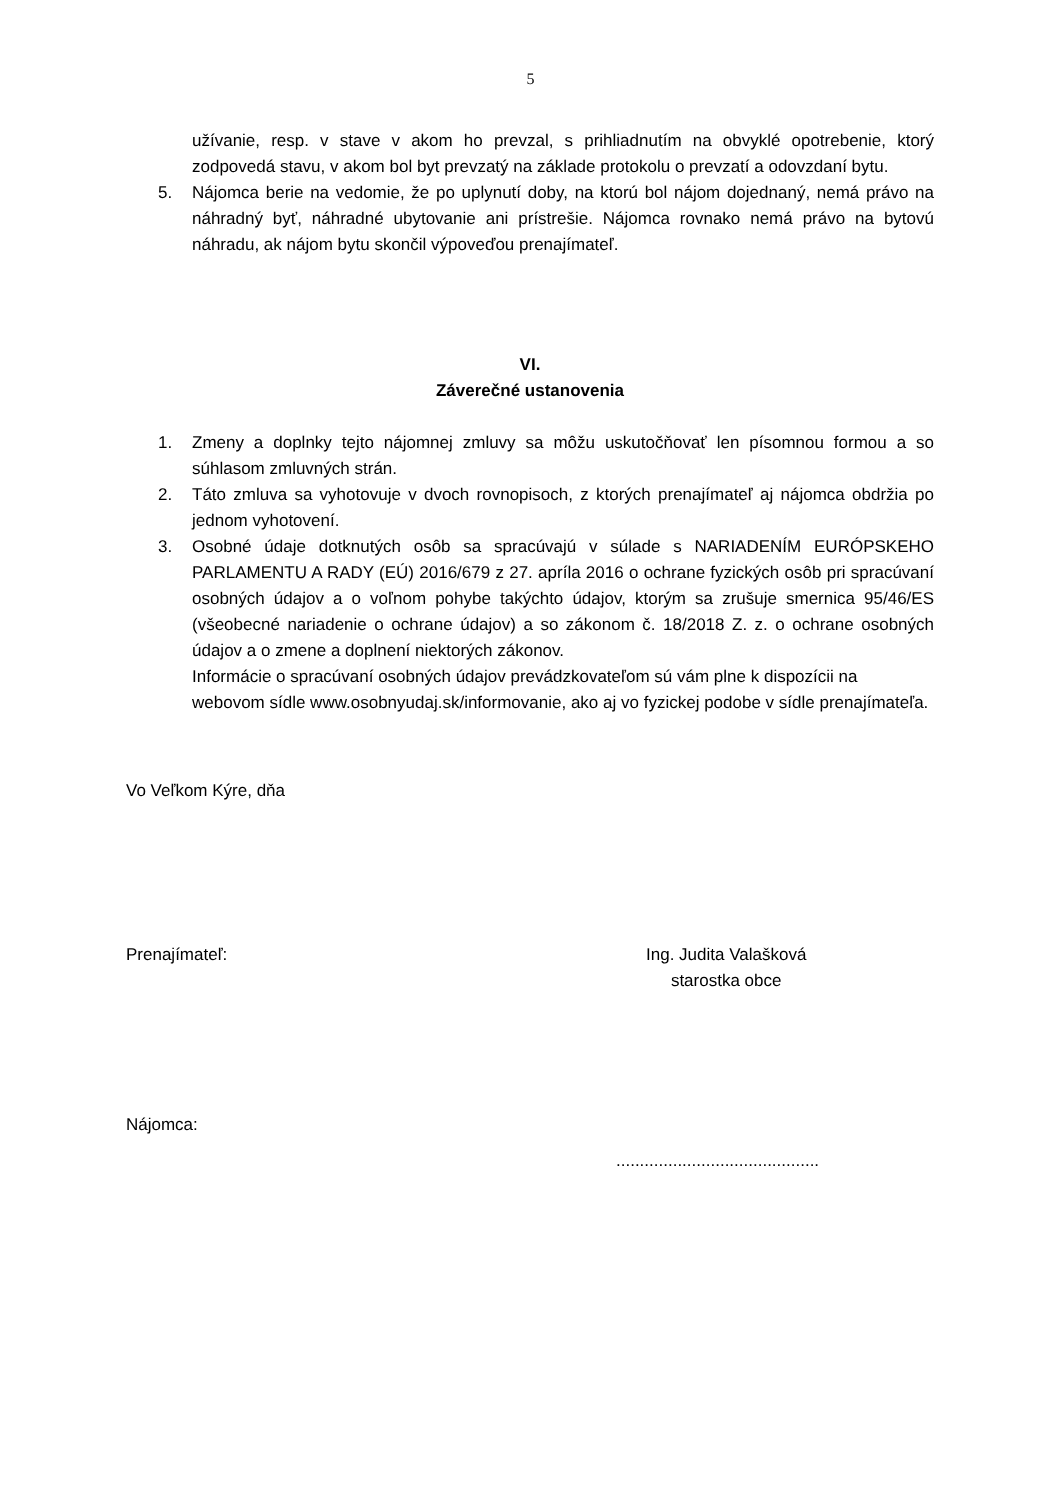5
užívanie, resp. v stave v akom ho prevzal, s prihliadnutím na obvyklé opotrebenie, ktorý zodpovedá stavu, v akom bol byt prevzatý na základe protokolu o prevzatí a odovzdaní bytu.
5. Nájomca berie na vedomie, že po uplynutí doby, na ktorú bol nájom dojednaný, nemá právo na náhradný byť, náhradné ubytovanie ani prístrešie. Nájomca rovnako nemá právo na bytovú náhradu, ak nájom bytu skončil výpoveďou prenajímateľ.
VI.
Záverečné ustanovenia
1. Zmeny a doplnky tejto nájomnej zmluvy sa môžu uskutočňovať len písomnou formou a so súhlasom zmluvných strán.
2. Táto zmluva sa vyhotovuje v dvoch rovnopisoch, z ktorých prenajímateľ aj nájomca obdržia po jednom vyhotovení.
3. Osobné údaje dotknutých osôb sa spracúvajú v súlade s NARIADENÍM EURÓPSKEHO PARLAMENTU A RADY (EÚ) 2016/679 z 27. apríla 2016 o ochrane fyzických osôb pri spracúvaní osobných údajov a o voľnom pohybe takýchto údajov, ktorým sa zrušuje smernica 95/46/ES (všeobecné nariadenie o ochrane údajov) a so zákonom č. 18/2018 Z. z. o ochrane osobných údajov a o zmene a doplnení niektorých zákonov.
Informácie o spracúvaní osobných údajov prevádzkovateľom sú vám plne k dispozícii na webovom sídle www.osobnyudaj.sk/informovanie, ako aj vo fyzickej podobe v sídle prenajímateľa.
Vo Veľkom Kýre, dňa
Prenajímateľ: Ing. Judita Valašková
starostka obce
Nájomca:
...........................................